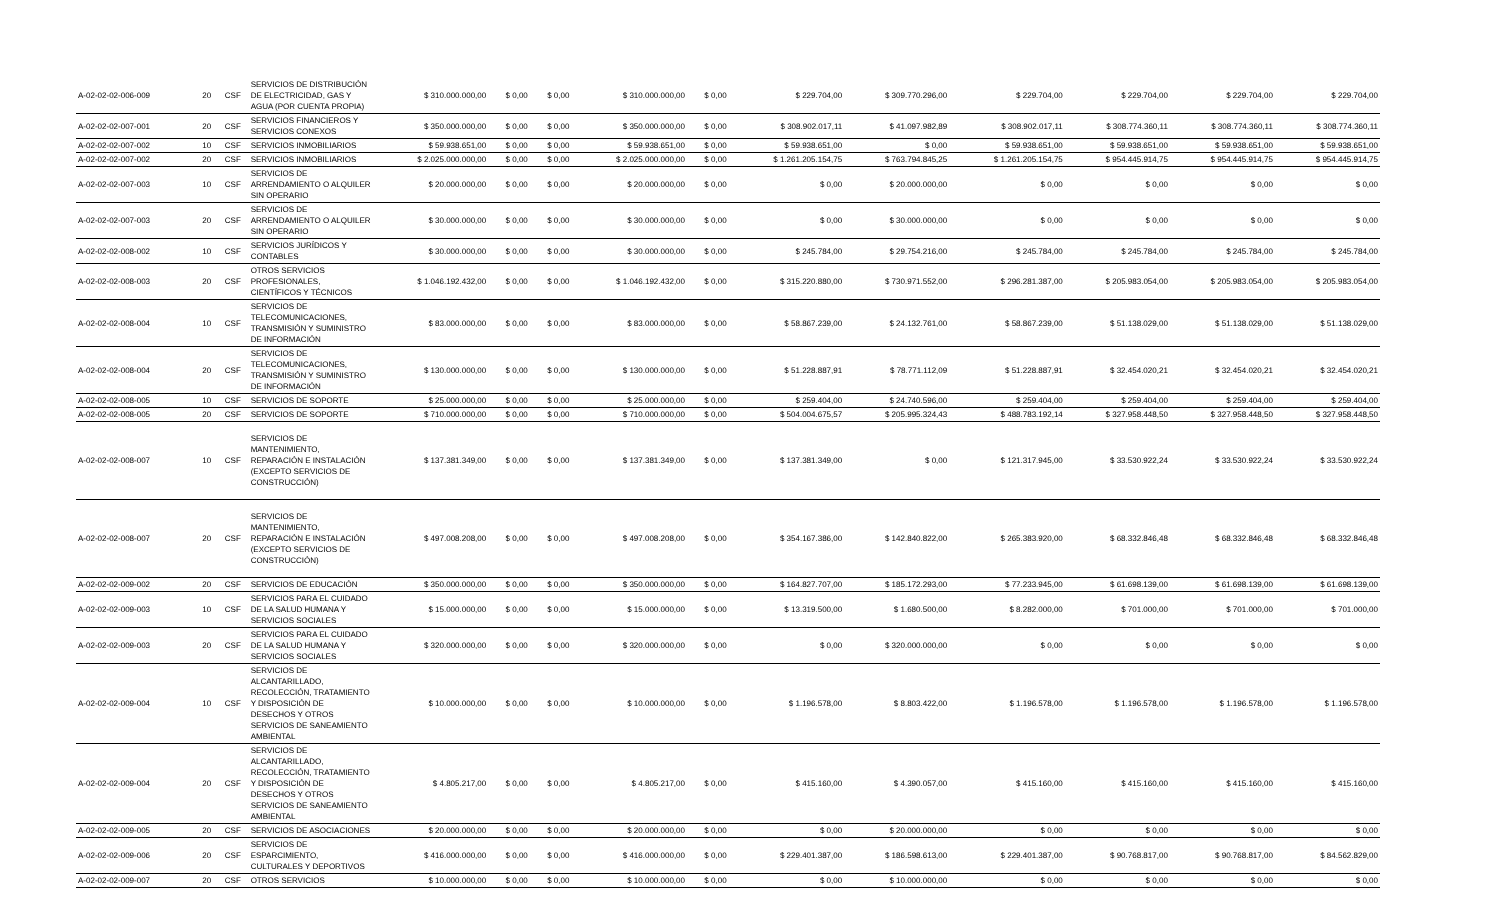| A-02-02-02-006-009 | 20 | CSF | SERVICIOS DE DISTRIBUCIÓN DE ELECTRICIDAD, GAS Y AGUA (POR CUENTA PROPIA) | $ 310.000.000,00 | $ 0,00 | $ 0,00 | $ 310.000.000,00 | $ 0,00 | $ 229.704,00 | $ 309.770.296,00 | $ 229.704,00 | $ 229.704,00 | $ 229.704,00 | $ 229.704,00 |
| A-02-02-02-007-001 | 20 | CSF | SERVICIOS FINANCIEROS Y SERVICIOS CONEXOS | $ 350.000.000,00 | $ 0,00 | $ 0,00 | $ 350.000.000,00 | $ 0,00 | $ 308.902.017,11 | $ 41.097.982,89 | $ 308.902.017,11 | $ 308.774.360,11 | $ 308.774.360,11 | $ 308.774.360,11 |
| A-02-02-02-007-002 | 10 | CSF | SERVICIOS INMOBILIARIOS | $ 59.938.651,00 | $ 0,00 | $ 0,00 | $ 59.938.651,00 | $ 0,00 | $ 59.938.651,00 | $ 0,00 | $ 59.938.651,00 | $ 59.938.651,00 | $ 59.938.651,00 | $ 59.938.651,00 |
| A-02-02-02-007-002 | 20 | CSF | SERVICIOS INMOBILIARIOS | $ 2.025.000.000,00 | $ 0,00 | $ 0,00 | $ 2.025.000.000,00 | $ 0,00 | $ 1.261.205.154,75 | $ 763.794.845,25 | $ 1.261.205.154,75 | $ 954.445.914,75 | $ 954.445.914,75 | $ 954.445.914,75 |
| A-02-02-02-007-003 | 10 | CSF | SERVICIOS DE ARRENDAMIENTO O ALQUILER SIN OPERARIO | $ 20.000.000,00 | $ 0,00 | $ 0,00 | $ 20.000.000,00 | $ 0,00 | $ 0,00 | $ 20.000.000,00 | $ 0,00 | $ 0,00 | $ 0,00 | $ 0,00 |
| A-02-02-02-007-003 | 20 | CSF | SERVICIOS DE ARRENDAMIENTO O ALQUILER SIN OPERARIO | $ 30.000.000,00 | $ 0,00 | $ 0,00 | $ 30.000.000,00 | $ 0,00 | $ 0,00 | $ 30.000.000,00 | $ 0,00 | $ 0,00 | $ 0,00 | $ 0,00 |
| A-02-02-02-008-002 | 10 | CSF | SERVICIOS JURÍDICOS Y CONTABLES | $ 30.000.000,00 | $ 0,00 | $ 0,00 | $ 30.000.000,00 | $ 0,00 | $ 245.784,00 | $ 29.754.216,00 | $ 245.784,00 | $ 245.784,00 | $ 245.784,00 | $ 245.784,00 |
| A-02-02-02-008-003 | 20 | CSF | OTROS SERVICIOS PROFESIONALES, CIENTÍFICOS Y TÉCNICOS | $ 1.046.192.432,00 | $ 0,00 | $ 0,00 | $ 1.046.192.432,00 | $ 0,00 | $ 315.220.880,00 | $ 730.971.552,00 | $ 296.281.387,00 | $ 205.983.054,00 | $ 205.983.054,00 | $ 205.983.054,00 |
| A-02-02-02-008-004 | 10 | CSF | SERVICIOS DE TELECOMUNICACIONES, TRANSMISIÓN Y SUMINISTRO DE INFORMACIÓN | $ 83.000.000,00 | $ 0,00 | $ 0,00 | $ 83.000.000,00 | $ 0,00 | $ 58.867.239,00 | $ 24.132.761,00 | $ 58.867.239,00 | $ 51.138.029,00 | $ 51.138.029,00 | $ 51.138.029,00 |
| A-02-02-02-008-004 | 20 | CSF | SERVICIOS DE TELECOMUNICACIONES, TRANSMISIÓN Y SUMINISTRO DE INFORMACIÓN | $ 130.000.000,00 | $ 0,00 | $ 0,00 | $ 130.000.000,00 | $ 0,00 | $ 51.228.887,91 | $ 78.771.112,09 | $ 51.228.887,91 | $ 32.454.020,21 | $ 32.454.020,21 | $ 32.454.020,21 |
| A-02-02-02-008-005 | 10 | CSF | SERVICIOS DE SOPORTE | $ 25.000.000,00 | $ 0,00 | $ 0,00 | $ 25.000.000,00 | $ 0,00 | $ 259.404,00 | $ 24.740.596,00 | $ 259.404,00 | $ 259.404,00 | $ 259.404,00 | $ 259.404,00 |
| A-02-02-02-008-005 | 20 | CSF | SERVICIOS DE SOPORTE | $ 710.000.000,00 | $ 0,00 | $ 0,00 | $ 710.000.000,00 | $ 0,00 | $ 504.004.675,57 | $ 205.995.324,43 | $ 488.783.192,14 | $ 327.958.448,50 | $ 327.958.448,50 | $ 327.958.448,50 |
| A-02-02-02-008-007 | 10 | CSF | SERVICIOS DE MANTENIMIENTO, REPARACIÓN E INSTALACIÓN (EXCEPTO SERVICIOS DE CONSTRUCCIÓN) | $ 137.381.349,00 | $ 0,00 | $ 0,00 | $ 137.381.349,00 | $ 0,00 | $ 137.381.349,00 | $ 0,00 | $ 121.317.945,00 | $ 33.530.922,24 | $ 33.530.922,24 | $ 33.530.922,24 |
| A-02-02-02-008-007 | 20 | CSF | SERVICIOS DE MANTENIMIENTO, REPARACIÓN E INSTALACIÓN (EXCEPTO SERVICIOS DE CONSTRUCCIÓN) | $ 497.008.208,00 | $ 0,00 | $ 0,00 | $ 497.008.208,00 | $ 0,00 | $ 354.167.386,00 | $ 142.840.822,00 | $ 265.383.920,00 | $ 68.332.846,48 | $ 68.332.846,48 | $ 68.332.846,48 |
| A-02-02-02-009-002 | 20 | CSF | SERVICIOS DE EDUCACIÓN | $ 350.000.000,00 | $ 0,00 | $ 0,00 | $ 350.000.000,00 | $ 0,00 | $ 164.827.707,00 | $ 185.172.293,00 | $ 77.233.945,00 | $ 61.698.139,00 | $ 61.698.139,00 | $ 61.698.139,00 |
| A-02-02-02-009-003 | 10 | CSF | SERVICIOS PARA EL CUIDADO DE LA SALUD HUMANA Y SERVICIOS SOCIALES | $ 15.000.000,00 | $ 0,00 | $ 0,00 | $ 15.000.000,00 | $ 0,00 | $ 13.319.500,00 | $ 1.680.500,00 | $ 8.282.000,00 | $ 701.000,00 | $ 701.000,00 | $ 701.000,00 |
| A-02-02-02-009-003 | 20 | CSF | SERVICIOS PARA EL CUIDADO DE LA SALUD HUMANA Y SERVICIOS SOCIALES | $ 320.000.000,00 | $ 0,00 | $ 0,00 | $ 320.000.000,00 | $ 0,00 | $ 0,00 | $ 320.000.000,00 | $ 0,00 | $ 0,00 | $ 0,00 | $ 0,00 |
| A-02-02-02-009-004 | 10 | CSF | SERVICIOS DE ALCANTARILLADO, RECOLECCIÓN, TRATAMIENTO Y DISPOSICIÓN DE DESECHOS Y OTROS SERVICIOS DE SANEAMIENTO AMBIENTAL | $ 10.000.000,00 | $ 0,00 | $ 0,00 | $ 10.000.000,00 | $ 0,00 | $ 1.196.578,00 | $ 8.803.422,00 | $ 1.196.578,00 | $ 1.196.578,00 | $ 1.196.578,00 | $ 1.196.578,00 |
| A-02-02-02-009-004 | 20 | CSF | SERVICIOS DE ALCANTARILLADO, RECOLECCIÓN, TRATAMIENTO Y DISPOSICIÓN DE DESECHOS Y OTROS SERVICIOS DE SANEAMIENTO AMBIENTAL | $ 4.805.217,00 | $ 0,00 | $ 0,00 | $ 4.805.217,00 | $ 0,00 | $ 415.160,00 | $ 4.390.057,00 | $ 415.160,00 | $ 415.160,00 | $ 415.160,00 | $ 415.160,00 |
| A-02-02-02-009-005 | 20 | CSF | SERVICIOS DE ASOCIACIONES | $ 20.000.000,00 | $ 0,00 | $ 0,00 | $ 20.000.000,00 | $ 0,00 | $ 0,00 | $ 20.000.000,00 | $ 0,00 | $ 0,00 | $ 0,00 | $ 0,00 |
| A-02-02-02-009-006 | 20 | CSF | SERVICIOS DE ESPARCIMIENTO, CULTURALES Y DEPORTIVOS | $ 416.000.000,00 | $ 0,00 | $ 0,00 | $ 416.000.000,00 | $ 0,00 | $ 229.401.387,00 | $ 186.598.613,00 | $ 229.401.387,00 | $ 90.768.817,00 | $ 90.768.817,00 | $ 84.562.829,00 |
| A-02-02-02-009-007 | 20 | CSF | OTROS SERVICIOS | $ 10.000.000,00 | $ 0,00 | $ 0,00 | $ 10.000.000,00 | $ 0,00 | $ 0,00 | $ 10.000.000,00 | $ 0,00 | $ 0,00 | $ 0,00 | $ 0,00 |